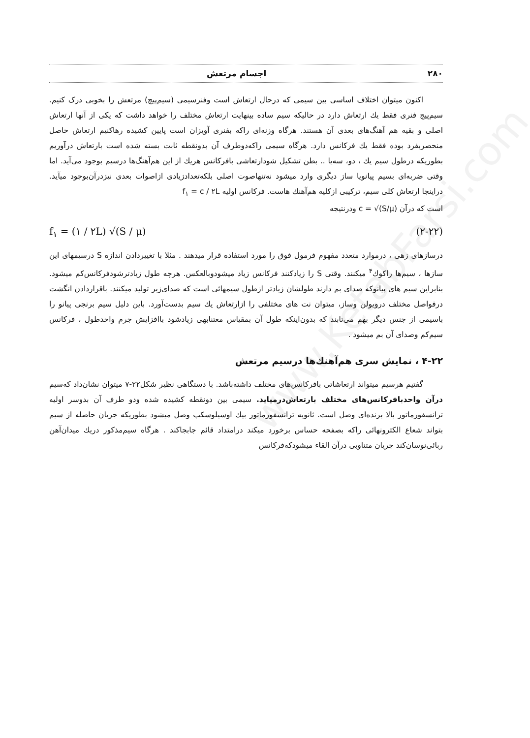www.KetabFarsi.com
۲۸۰ اجسام مرتعش
اکنون میتوان اختلاف اساسی بین سیمی که درحال ارتعاش است وفنرسیمی (سیم‌پیچ) مرتعش را بخوبی درک کنیم. سیم‌پیچ فنری فقط یك ارتعاش دارد در حالیکه سیم ساده بینهایت ارتعاش مختلف را خواهد داشت که یکی از آنها ارتعاش اصلی و بقیه هم آهنگ‌های بعدی آن هستند. هرگاه وزنه‌ای راکه بفنری آویزان است پایین کشیده رهاکنیم ارتعاش حاصل منحصربفرد بوده فقط یك فرکانس دارد. هرگاه سیمی راکه‌دوطرف آن بدونقطه ثابت بسته شده است بارتعاش درآوریم بطوریکه درطول سیم یك ، دو، سه‌یا .. بطن تشکیل شودارتعاشی بافرکانس هریك از این هم‌آهنگ‌ها درسیم بوجود می‌آید. اما وقتی ضربه‌ای بسیم پیانویا ساز دیگری وارد میشود نه‌تنهاصوت اصلی بلکه‌تعدادزیادی ازاصوات بعدی نیزدرآن‌بوجود میآید. دراینجا ارتعاش کلی سیم، ترکیبی ازکلیه هم‌آهنك هاست. فرکانس اولیه f<sub>۱</sub> = c / ۲L
است که درآن c = √(S/μ) ودرنتیجه
f<sub>۱</sub> = (۱ / ۲L) √(S / μ) (۲-۲۲)
درسازهای زهی ، درموارد متعدد مفهوم فرمول فوق را مورد استفاده قرار میدهند . مثلا با تغییردادن اندازه S درسیمهای این سازها ، سیم‌ها راکوك<sup>۴</sup> میکنند. وقتی S را زیادکنند فرکانس زیاد میشودوبالعکس. هرچه طول زیادترشودفرکانس‌کم میشود. بنابراین سیم های پیانوکه صدای بم دارند طولشان زیادتر ازطول سیمهائی است که صدای‌زیر تولید میکنند. باقراردادن انگشت درفواصل مختلف درویولن وساز، میتوان نت های مختلفی را ازارتعاش یك سیم بدست‌آورد. باین دلیل سیم برنجی پیانو را باسیمی از جنس دیگر بهم می‌تابند که بدون‌اینکه طول آن بمقیاس معتنابهی زیادشود باافزایش جرم واحدطول ، فرکانس سیم‌کم وصدای آن بم میشود .
۴-۲۲ ، نمایش سری هم‌آهنك‌ها درسیم مرتعش
گفتیم هرسیم میتواند ارتعاشاتی بافرکانس‌های مختلف داشته‌باشد. با دستگاهی نظیر شکل۲۲-۷ میتوان نشان‌داد که‌سیم درآن واحدبافرکانس‌های مختلف بارتعاش‌درمیاید. سیمی بین دونقطه کشیده شده ودو طرف آن بدوسر اولیه ترانسفورماتور بالا برنده‌ای وصل است. ثانویه ترانسفورماتور بیك اوسیلوسکپ وصل میشود بطوریکه جریان حاصله از سیم بتواند شعاع الکترونهائی راکه بصفحه حساس برخورد میکند درامتداد قائم جابجاکند . هرگاه سیم‌مذکور دریك میدان‌آهن ربائی‌نوسان‌کند جریان متناوبی درآن القاء میشودکه‌فرکانس